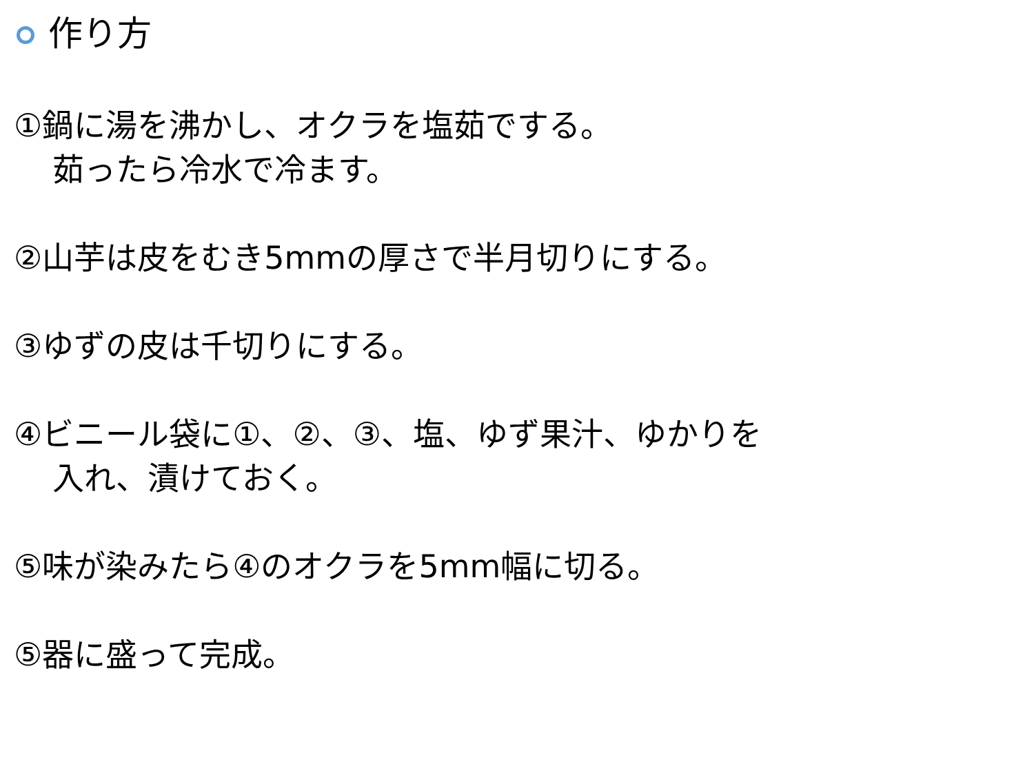作り方
①鍋に湯を沸かし、オクラを塩茹でする。
茹ったら冷水で冷ます。
②山芋は皮をむき5mmの厚さで半月切りにする。
③ゆずの皮は千切りにする。
④ビニール袋に①、②、③、塩、ゆず果汁、ゆかりを
入れ、漬けておく。
⑤味が染みたら④のオクラを5mm幅に切る。
⑤器に盛って完成。